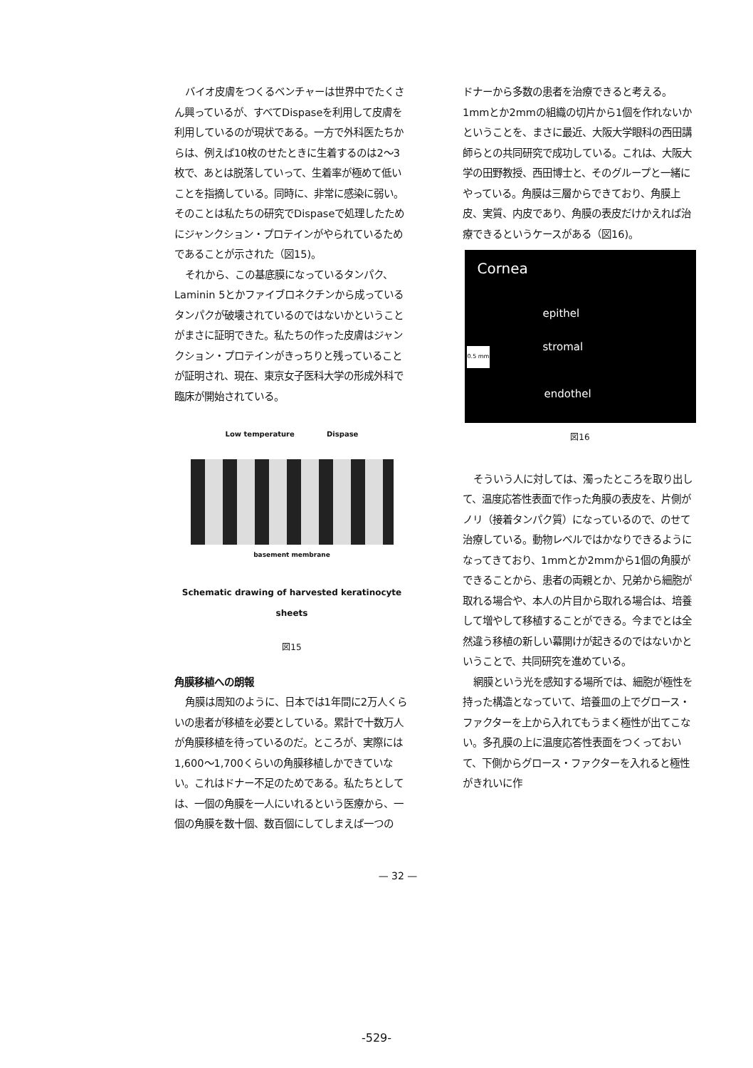バイオ皮膚をつくるベンチャーは世界中でたくさん興っているが、すべてDispaseを利用して皮膚を利用しているのが現状である。一方で外科医たちからは、例えば10枚のせたときに生着するのは2〜3枚で、あとは脱落していって、生着率が極めて低いことを指摘している。同時に、非常に感染に弱い。そのことは私たちの研究でDispaseで処理したためにジャンクション・プロテインがやられているためであることが示された（図15)。
それから、この基底膜になっているタンパク、Laminin 5とかファイブロネクチンから成っているタンパクが破壊されているのではないかということがまさに証明できた。私たちの作った皮膚はジャンクション・プロテインがきっちりと残っていることが証明され、現在、東京女子医科大学の形成外科で臨床が開始されている。
Low temperature Dispase
basement membrane
Schematic drawing of harvested keratinocyte sheets
図15
角膜移植への朗報
角膜は周知のように、日本では1年間に2万人くらいの患者が移植を必要としている。累計で十数万人が角膜移植を待っているのだ。ところが、実際には1,600〜1,700くらいの角膜移植しかできていない。これはドナー不足のためである。私たちとしては、一個の角膜を一人にいれるという医療から、一個の角膜を数十個、数百個にしてしまえば一つの
ドナーから多数の患者を治療できると考える。1mmとか2mmの組織の切片から1個を作れないかということを、まさに最近、大阪大学眼科の西田講師らとの共同研究で成功している。これは、大阪大学の田野教授、西田博士と、そのグループと一緒にやっている。角膜は三層からできており、角膜上皮、実質、内皮であり、角膜の表皮だけかえれば治療できるというケースがある（図16)。
Cornea
epithel
stromal
endothel
0.5 mm
図16
そういう人に対しては、濁ったところを取り出して、温度応答性表面で作った角膜の表皮を、片側がノリ（接着タンパク質）になっているので、のせて治療している。動物レベルではかなりできるようになってきており、1mmとか2mmから1個の角膜ができることから、患者の両親とか、兄弟から細胞が取れる場合や、本人の片目から取れる場合は、培養して増やして移植することができる。今までとは全然違う移植の新しい幕開けが起きるのではないかということで、共同研究を進めている。
網膜という光を感知する場所では、細胞が極性を持った構造となっていて、培養皿の上でグロース・ファクターを上から入れてもうまく極性が出てこない。多孔膜の上に温度応答性表面をつくっておいて、下側からグロース・ファクターを入れると極性がきれいに作
— 32 —
-529-